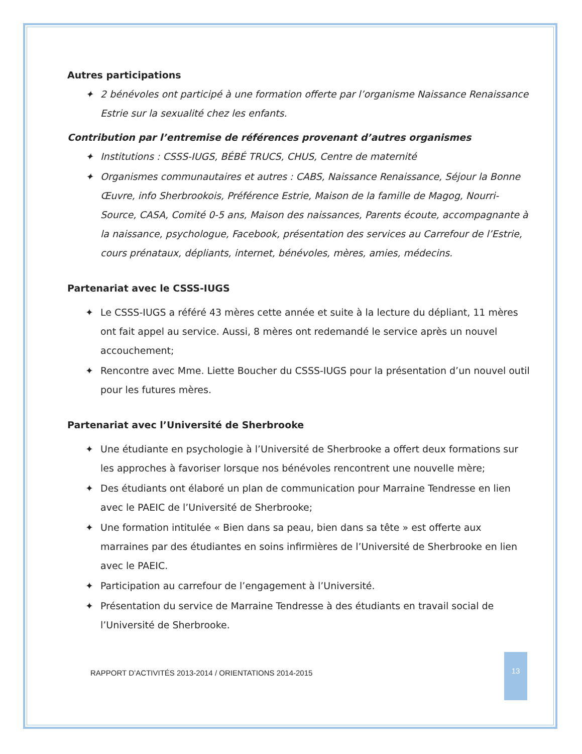Autres participations
✦ 2 bénévoles ont participé à une formation offerte par l’organisme Naissance Renaissance Estrie sur la sexualité chez les enfants.
Contribution par l’entremise de références provenant d’autres organismes
✦ Institutions : CSSS-IUGS, BÉBÉ TRUCS, CHUS, Centre de maternité
✦ Organismes communautaires et autres : CABS, Naissance Renaissance, Séjour la Bonne Œuvre, info Sherbrookois, Préférence Estrie, Maison de la famille de Magog, Nourri-Source, CASA, Comité 0-5 ans, Maison des naissances, Parents écoute, accompagnante à la naissance, psychologue, Facebook, présentation des services au Carrefour de l’Estrie, cours prénataux, dépliants, internet, bénévoles, mères, amies, médecins.
Partenariat avec le CSSS-IUGS
✦ Le CSSS-IUGS a référé 43 mères cette année et suite à la lecture du dépliant, 11 mères ont fait appel au service. Aussi, 8 mères ont redemandé le service après un nouvel accouchement;
✦ Rencontre avec Mme. Liette Boucher du CSSS-IUGS pour la présentation d’un nouvel outil pour les futures mères.
Partenariat avec l’Université de Sherbrooke
✦ Une étudiante en psychologie à l’Université de Sherbrooke a offert deux formations sur les approches à favoriser lorsque nos bénévoles rencontrent une nouvelle mère;
✦ Des étudiants ont élaboré un plan de communication pour Marraine Tendresse en lien avec le PAEIC de l’Université de Sherbrooke;
✦ Une formation intitulée « Bien dans sa peau, bien dans sa tête » est offerte aux marraines par des étudiantes en soins infirmières de l’Université de Sherbrooke en lien avec le PAEIC.
✦ Participation au carrefour de l’engagement à l’Université.
✦ Présentation du service de Marraine Tendresse à des étudiants en travail social de l’Université de Sherbrooke.
RAPPORT D’ACTIVITÉS 2013-2014 / ORIENTATIONS 2014-2015
13